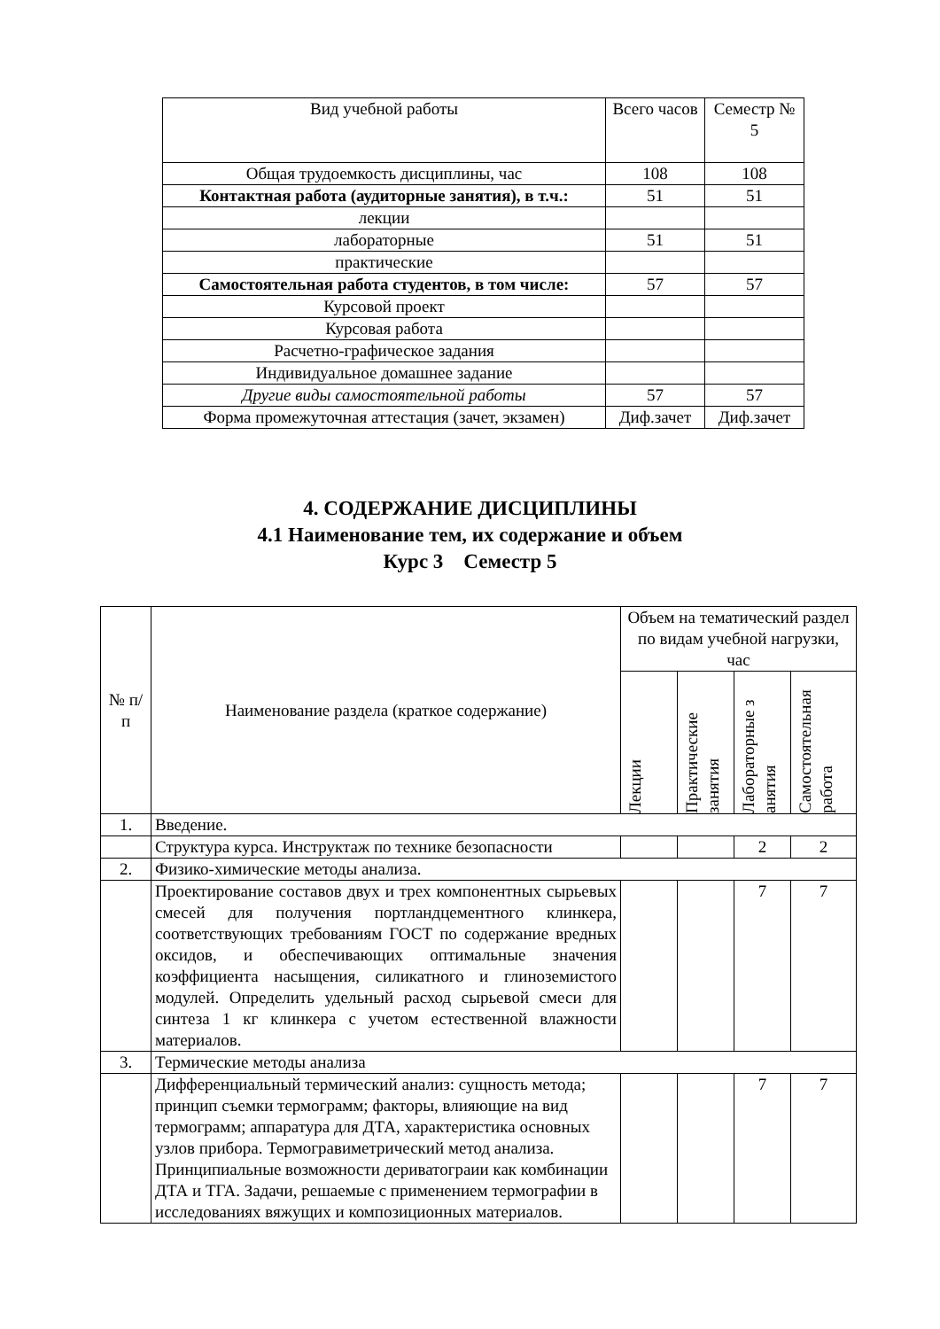| Вид учебной работы | Всего часов | Семестр № 5 |
| --- | --- | --- |
| Общая трудоемкость дисциплины, час | 108 | 108 |
| Контактная работа (аудиторные занятия), в т.ч.: | 51 | 51 |
| лекции | | |
| лабораторные | 51 | 51 |
| практические | | |
| Самостоятельная работа студентов, в том числе: | 57 | 57 |
| Курсовой проект | | |
| Курсовая работа | | |
| Расчетно-графическое задания | | |
| Индивидуальное домашнее задание | | |
| Другие виды самостоятельной работы | 57 | 57 |
| Форма промежуточная аттестация (зачет, экзамен) | Диф.зачет | Диф.зачет |
4. СОДЕРЖАНИЕ ДИСЦИПЛИНЫ
4.1 Наименование тем, их содержание и объем
Курс 3 Семестр 5
| № п/п | Наименование раздела (краткое содержание) | Объем на тематический раздел по видам учебной нагрузки, час | | | |
| --- | --- | --- | --- | --- | --- |
| | | Лекции | Практические занятия | Лабораторные з анятия | Самостоятельная работа |
| 1. | Введение. | | | | |
| | Структура курса. Инструктаж по технике безопасности | | | 2 | 2 |
| 2. | Физико-химические методы анализа. | | | | |
| | Проектирование составов двух и трех компонентных сырьевых смесей для получения портландцементного клинкера, соответствующих требованиям ГОСТ по содержание вредных оксидов, и обеспечивающих оптимальные значения коэффициента насыщения, силикатного и глиноземистого модулей. Определить удельный расход сырьевой смеси для синтеза 1 кг клинкера с учетом естественной влажности материалов. | | | 7 | 7 |
| 3. | Термические методы анализа | | | | |
| | Дифференциальный термический анализ: сущность метода; принцип съемки термограмм; факторы, влияющие на вид термограмм; аппаратура для ДТА, характеристика основных узлов прибора. Термогравиметрический метод анализа. Принципиальные возможности дериватограии как комбинации ДТА и ТГА. Задачи, решаемые с применением термографии в исследованиях вяжущих и композиционных материалов. | | | 7 | 7 |